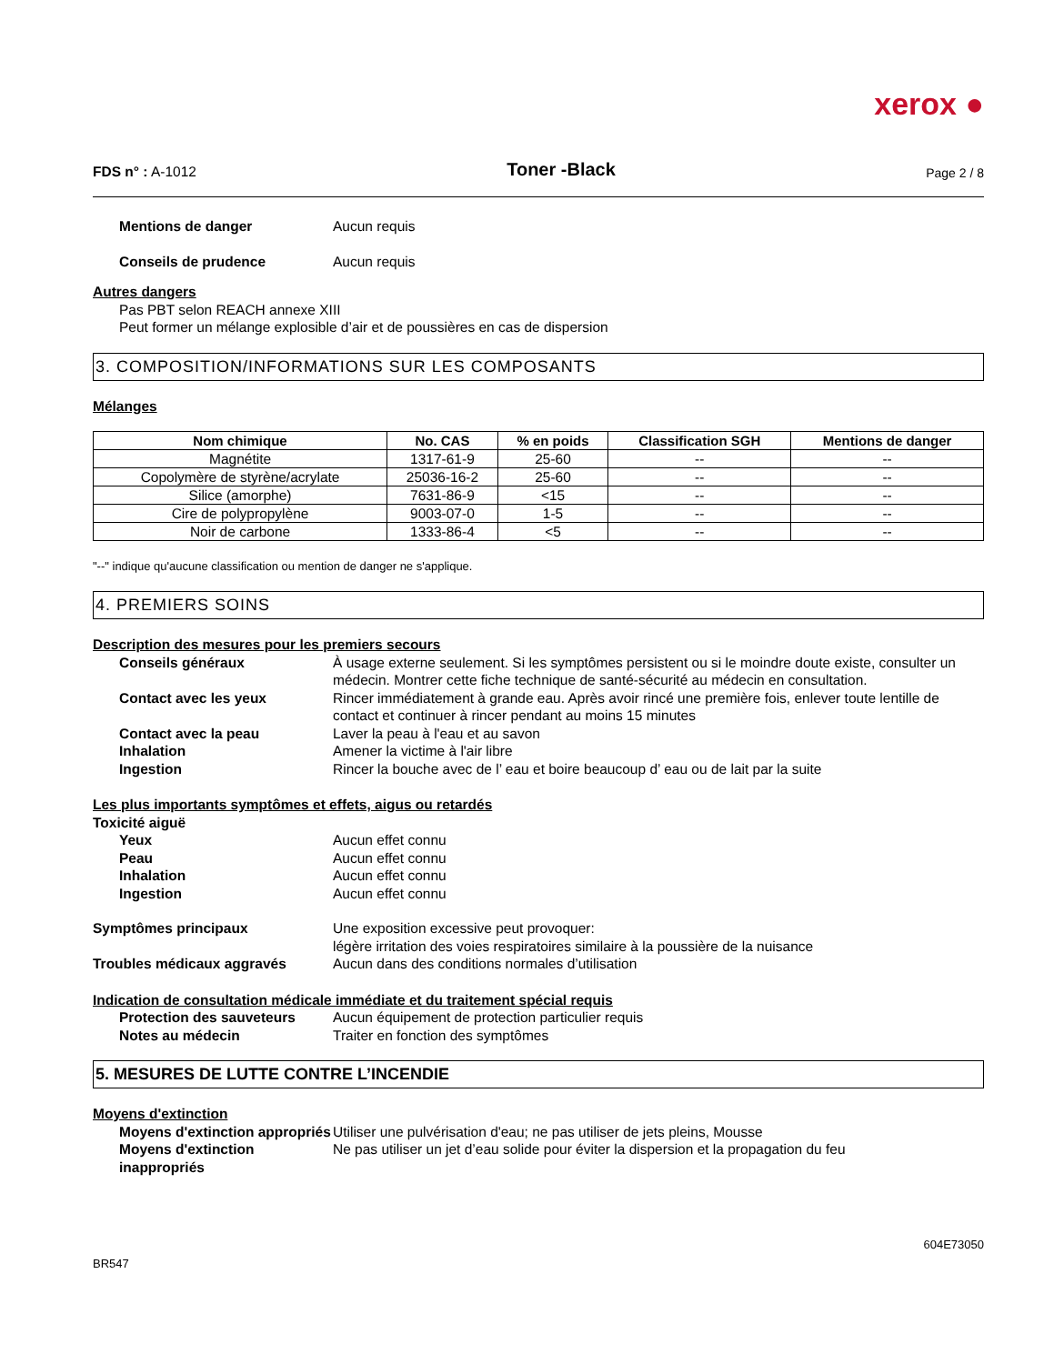xerox ●
FDS n° : A-1012
Toner -Black
Page 2 / 8
Mentions de danger Aucun requis
Conseils de prudence Aucun requis
Autres dangers
Pas PBT selon REACH annexe XIII
Peut former un mélange explosible d’air et de poussières en cas de dispersion
3. COMPOSITION/INFORMATIONS SUR LES COMPOSANTS
Mélanges
| Nom chimique | No. CAS | % en poids | Classification SGH | Mentions de danger |
| --- | --- | --- | --- | --- |
| Magnétite | 1317-61-9 | 25-60 | -- | -- |
| Copolymère de styrène/acrylate | 25036-16-2 | 25-60 | -- | -- |
| Silice (amorphe) | 7631-86-9 | <15 | -- | -- |
| Cire de polypropylène | 9003-07-0 | 1-5 | -- | -- |
| Noir de carbone | 1333-86-4 | <5 | -- | -- |
"--" indique qu'aucune classification ou mention de danger ne s'applique.
4. PREMIERS SOINS
Description des mesures pour les premiers secours
Conseils généraux À usage externe seulement. Si les symptômes persistent ou si le moindre doute existe, consulter un médecin. Montrer cette fiche technique de santé-sécurité au médecin en consultation.
Contact avec les yeux Rincer immédiatement à grande eau. Après avoir rincé une première fois, enlever toute lentille de contact et continuer à rincer pendant au moins 15 minutes
Contact avec la peau Laver la peau à l'eau et au savon
Inhalation Amener la victime à l'air libre
Ingestion Rincer la bouche avec de l’ eau et boire beaucoup d’ eau ou de lait par la suite
Les plus importants symptômes et effets, aigus ou retardés
Toxicité aiguë
Yeux Aucun effet connu
Peau Aucun effet connu
Inhalation Aucun effet connu
Ingestion Aucun effet connu
Symptômes principaux Une exposition excessive peut provoquer:
légère irritation des voies respiratoires similaire à la poussière de la nuisance
Troubles médicaux aggravés Aucun dans des conditions normales d’utilisation
Indication de consultation médicale immédiate et du traitement spécial requis
Protection des sauveteurs Aucun équipement de protection particulier requis
Notes au médecin Traiter en fonction des symptômes
5. MESURES DE LUTTE CONTRE L’INCENDIE
Moyens d'extinction
Moyens d'extinction appropriés
Utiliser une pulvérisation d'eau; ne pas utiliser de jets pleins, Mousse
Moyens d'extinction inappropriés
Ne pas utiliser un jet d’eau solide pour éviter la dispersion et la propagation du feu
604E73050
BR547